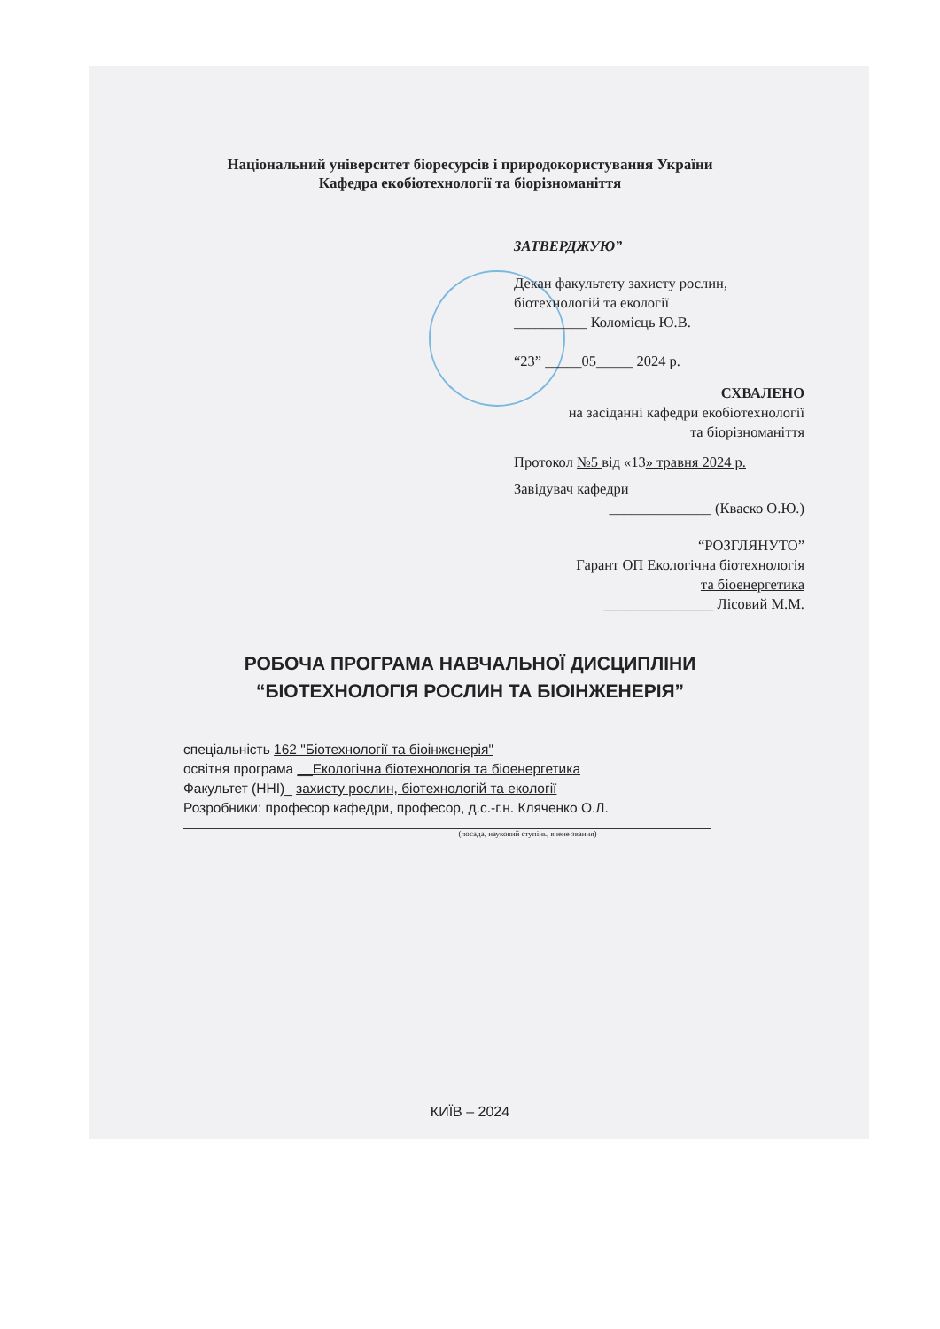Національний університет біоресурсів і природокористування України
Кафедра екобіотехнології та біорізноманіття
ЗАТВЕРДЖУЮ”
Декан факультету захисту рослин,
біотехнологій та екології
__________ Коломієць Ю.В.
“23” _____05_____ 2024 р.
СХВАЛЕНО
на засіданні кафедри екобіотехнології
та біорізноманіття
Протокол №5 від «13» травня 2024 р.
Завідувач кафедри
______________ (Кваско О.Ю.)
“РОЗГЛЯНУТО”
Гарант ОП Екологічна біотехнологія
та біоенергетика
_______________ Лісовий М.М.
РОБОЧА ПРОГРАМА НАВЧАЛЬНОЇ ДИСЦИПЛІНИ
“БІОТЕХНОЛОГІЯ РОСЛИН ТА БІОІНЖЕНЕРІЯ”
спеціальність 162 "Біотехнології та біоінженерія"
освітня програма __Екологічна біотехнологія та біоенергетика
Факультет (ННІ)_ захисту рослин, біотехнологій та екології
Розробники: професор кафедри, професор, д.с.-г.н. Кляченко О.Л.
(посада, науковий ступінь, вчене звання)
КИЇВ – 2024